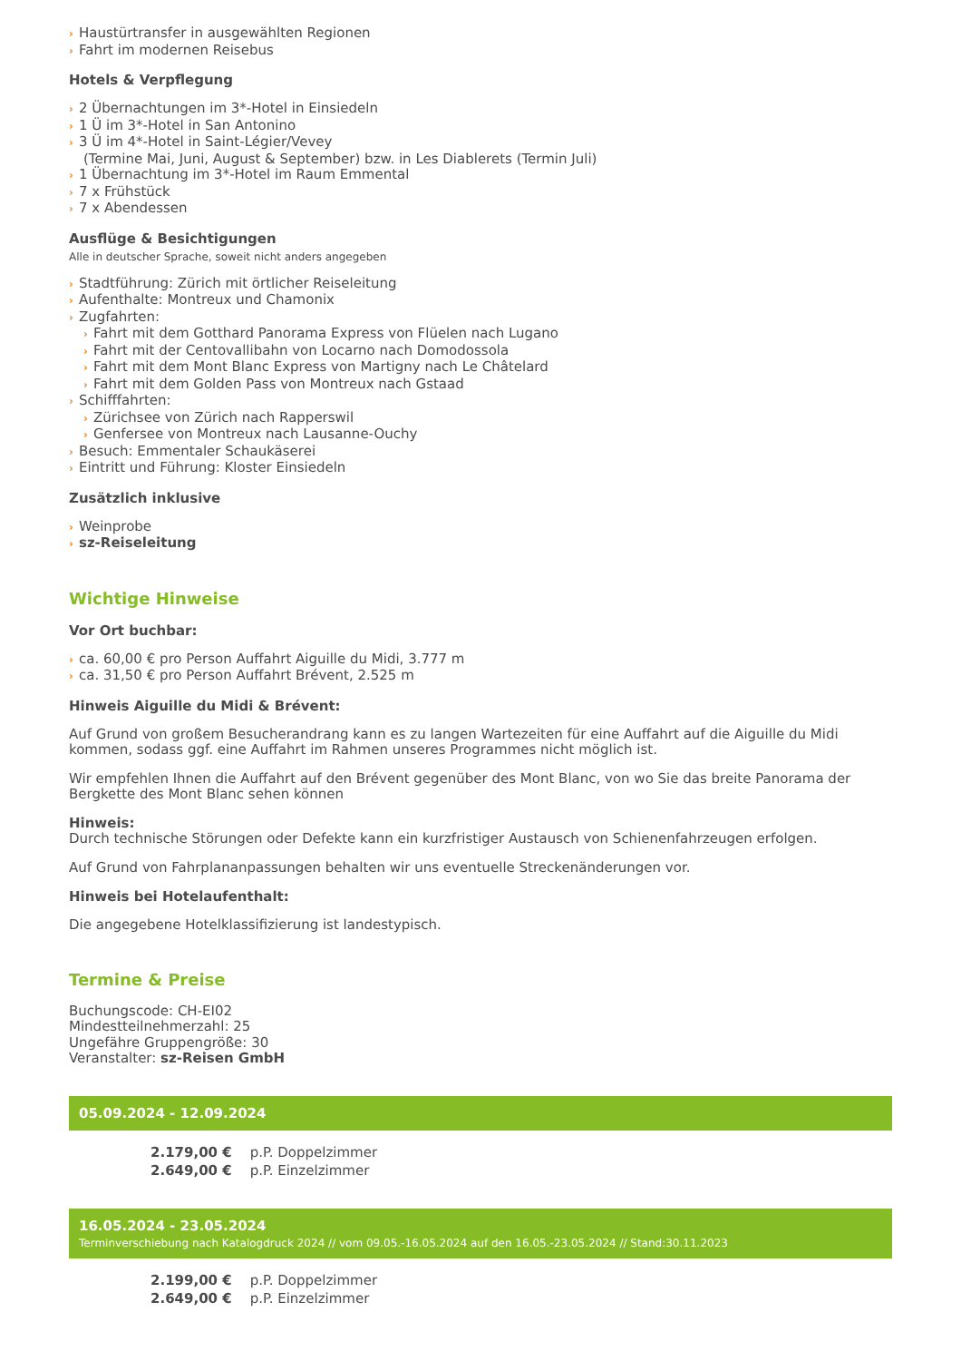› Haustürtransfer in ausgewählten Regionen
› Fahrt im modernen Reisebus
Hotels & Verpflegung
› 2 Übernachtungen im 3*-Hotel in Einsiedeln
› 1 Ü im 3*-Hotel in San Antonino
› 3 Ü im 4*-Hotel in Saint-Légier/Vevey
(Termine Mai, Juni, August & September) bzw. in Les Diablerets (Termin Juli)
› 1 Übernachtung im 3*-Hotel im Raum Emmental
› 7 x Frühstück
› 7 x Abendessen
Ausflüge & Besichtigungen
Alle in deutscher Sprache, soweit nicht anders angegeben
› Stadtführung: Zürich mit örtlicher Reiseleitung
› Aufenthalte: Montreux und Chamonix
› Zugfahrten:
› Fahrt mit dem Gotthard Panorama Express von Flüelen nach Lugano
› Fahrt mit der Centovallibahn von Locarno nach Domodossola
› Fahrt mit dem Mont Blanc Express von Martigny nach Le Châtelard
› Fahrt mit dem Golden Pass von Montreux nach Gstaad
› Schifffahrten:
› Zürichsee von Zürich nach Rapperswil
› Genfersee von Montreux nach Lausanne-Ouchy
› Besuch: Emmentaler Schaukäserei
› Eintritt und Führung: Kloster Einsiedeln
Zusätzlich inklusive
› Weinprobe
› sz-Reiseleitung
Wichtige Hinweise
Vor Ort buchbar:
› ca. 60,00 € pro Person Auffahrt Aiguille du Midi, 3.777 m
› ca. 31,50 € pro Person Auffahrt Brévent, 2.525 m
Hinweis Aiguille du Midi & Brévent:
Auf Grund von großem Besucherandrang kann es zu langen Wartezeiten für eine Auffahrt auf die Aiguille du Midi kommen, sodass ggf. eine Auffahrt im Rahmen unseres Programmes nicht möglich ist.
Wir empfehlen Ihnen die Auffahrt auf den Brévent gegenüber des Mont Blanc, von wo Sie das breite Panorama der Bergkette des Mont Blanc sehen können
Hinweis:
Durch technische Störungen oder Defekte kann ein kurzfristiger Austausch von Schienenfahrzeugen erfolgen.
Auf Grund von Fahrplananpassungen behalten wir uns eventuelle Streckenänderungen vor.
Hinweis bei Hotelaufenthalt:
Die angegebene Hotelklassifizierung ist landestypisch.
Termine & Preise
Buchungscode: CH-EI02
Mindestteilnehmerzahl: 25
Ungefähre Gruppengröße: 30
Veranstalter: sz-Reisen GmbH
05.09.2024 - 12.09.2024
| 2.179,00 € | p.P. Doppelzimmer |
| 2.649,00 € | p.P. Einzelzimmer |
16.05.2024 - 23.05.2024
Terminverschiebung nach Katalogdruck 2024 // vom 09.05.-16.05.2024 auf den 16.05.-23.05.2024 // Stand:30.11.2023
| 2.199,00 € | p.P. Doppelzimmer |
| 2.649,00 € | p.P. Einzelzimmer |